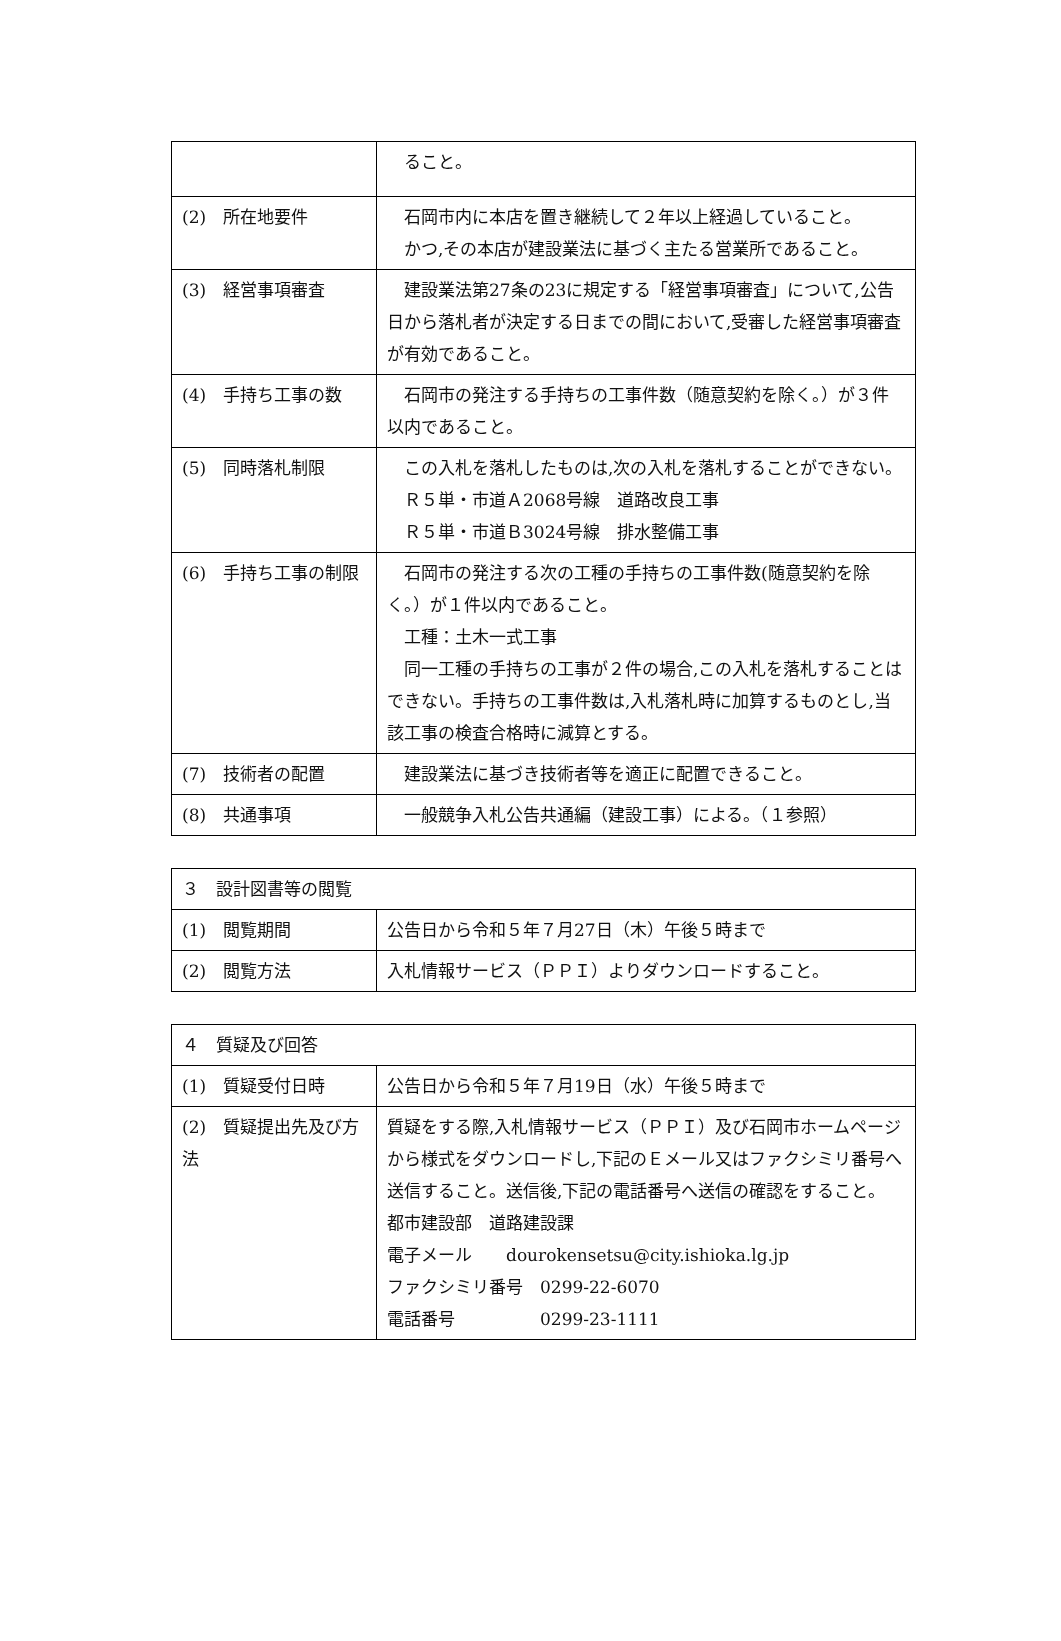| | ること。 |
| (2) 所在地要件 | 石岡市内に本店を置き継続して２年以上経過していること。 かつ,その本店が建設業法に基づく主たる営業所であること。 |
| (3) 経営事項審査 | 建設業法第27条の23に規定する「経営事項審査」について,公告日から落札者が決定する日までの間において,受審した経営事項審査が有効であること。 |
| (4) 手持ち工事の数 | 石岡市の発注する手持ちの工事件数（随意契約を除く。）が３件以内であること。 |
| (5) 同時落札制限 | この入札を落札したものは,次の入札を落札することができない。 Ｒ５単・市道Ａ2068号線 道路改良工事 Ｒ５単・市道Ｂ3024号線 排水整備工事 |
| (6) 手持ち工事の制限 | 石岡市の発注する次の工種の手持ちの工事件数(随意契約を除く。）が１件以内であること。 工種：土木一式工事 同一工種の手持ちの工事が２件の場合,この入札を落札することはできない。手持ちの工事件数は,入札落札時に加算するものとし,当該工事の検査合格時に減算とする。 |
| (7) 技術者の配置 | 建設業法に基づき技術者等を適正に配置できること。 |
| (8) 共通事項 | 一般競争入札公告共通編（建設工事）による。（１参照） |
| ３ 設計図書等の閲覧 | |
| (1) 閲覧期間 | 公告日から令和５年７月27日（木）午後５時まで |
| (2) 閲覧方法 | 入札情報サービス（ＰＰＩ）よりダウンロードすること。 |
| ４ 質疑及び回答 | |
| (1) 質疑受付日時 | 公告日から令和５年７月19日（水）午後５時まで |
| (2) 質疑提出先及び方法 | 質疑をする際,入札情報サービス（ＰＰＩ）及び石岡市ホームページから様式をダウンロードし,下記のＥメール又はファクシミリ番号へ送信すること。送信後,下記の電話番号へ送信の確認をすること。 都市建設部 道路建設課 電子メール dourokensetsu@city.ishioka.lg.jp ファクシミリ番号 0299-22-6070 電話番号 0299-23-1111 |